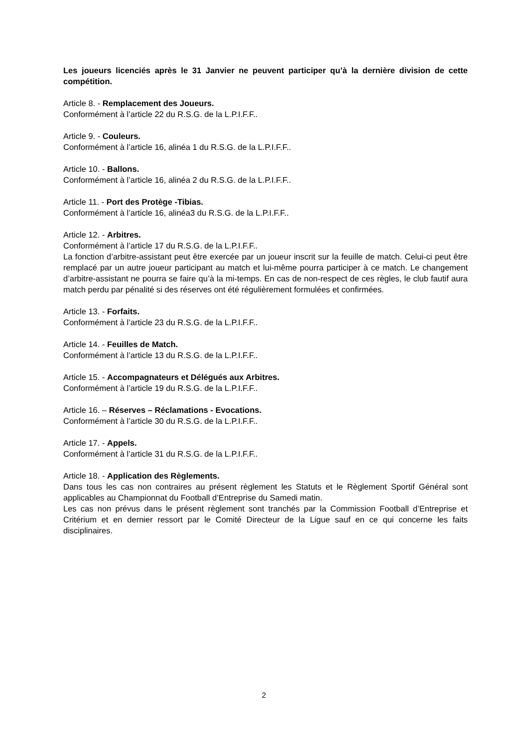Les joueurs licenciés après le 31 Janvier ne peuvent participer qu’à la dernière division de cette compétition.
Article 8. - Remplacement des Joueurs.
Conformément à l’article 22 du R.S.G. de la L.P.I.F.F..
Article 9. - Couleurs.
Conformément à l’article 16, alinéa 1 du R.S.G. de la L.P.I.F.F..
Article 10. - Ballons.
Conformément à l’article 16, alinéa 2 du R.S.G. de la L.P.I.F.F..
Article 11. - Port des Protège -Tibias.
Conformément à l’article 16, alinéa3 du R.S.G. de la L.P.I.F.F..
Article 12. - Arbitres.
Conformément à l’article 17 du R.S.G. de la L.P.I.F.F..
La fonction d’arbitre-assistant peut être exercée par un joueur inscrit sur la feuille de match. Celui-ci peut être remplacé par un autre joueur participant au match et lui-même pourra participer à ce match. Le changement d’arbitre-assistant ne pourra se faire qu’à la mi-temps. En cas de non-respect de ces règles, le club fautif aura match perdu par pénalité si des réserves ont été régulièrement formulées et confirmées.
Article 13. - Forfaits.
Conformément à l’article 23 du R.S.G. de la L.P.I.F.F..
Article 14. - Feuilles de Match.
Conformément à l’article 13 du R.S.G. de la L.P.I.F.F..
Article 15. - Accompagnateurs et Délégués aux Arbitres.
Conformément à l’article 19 du R.S.G. de la L.P.I.F.F..
Article 16. – Réserves – Réclamations - Evocations.
Conformément à l’article 30 du R.S.G. de la L.P.I.F.F..
Article 17. - Appels.
Conformément à l’article 31 du R.S.G. de la L.P.I.F.F..
Article 18. - Application des Règlements.
Dans tous les cas non contraires au présent règlement les Statuts et le Règlement Sportif Général sont applicables au Championnat du Football d’Entreprise du Samedi matin.
Les cas non prévus dans le présent règlement sont tranchés par la Commission Football d’Entreprise et Critérium et en dernier ressort par le Comité Directeur de la Ligue sauf en ce qui concerne les faits disciplinaires.
2